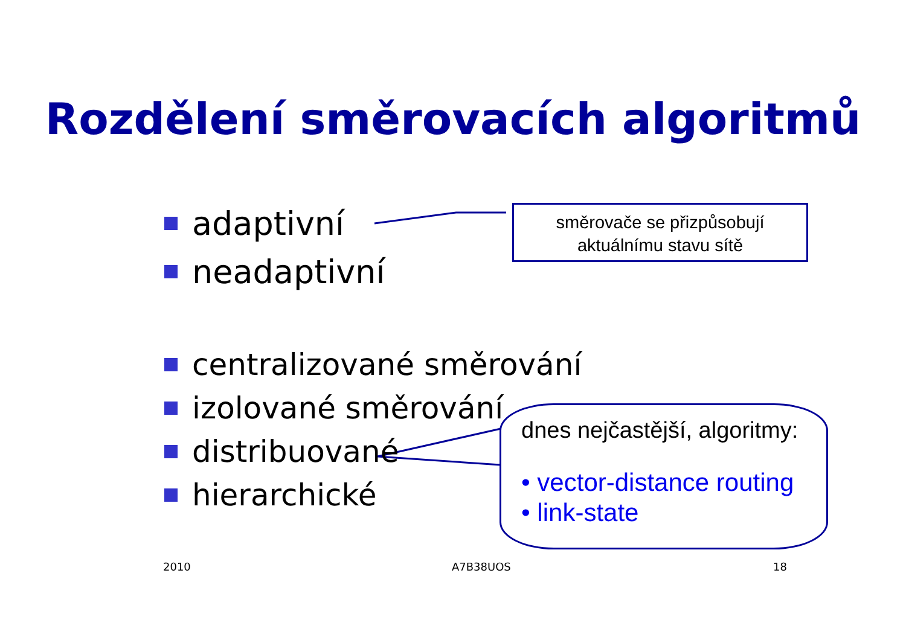Rozdělení směrovacích algoritmů
adaptivní
neadaptivní
směrovače se přizpůsobují
aktuálnímu stavu sítě
centralizované směrování
izolované směrování
distribuované
hierarchické
dnes nejčastější, algoritmy:
• vector-distance routing
• link-state
2010 A7B38UOS 18